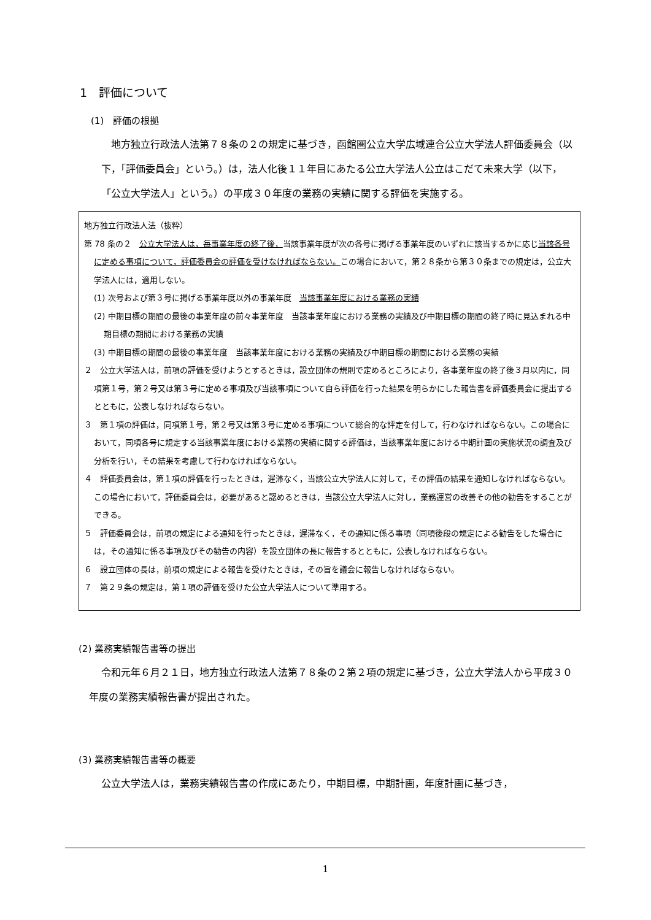1　評価について
(1)　評価の根拠
地方独立行政法人法第７８条の２の規定に基づき，函館圏公立大学広域連合公立大学法人評価委員会（以下，「評価委員会」という。）は，法人化後１１年目にあたる公立大学法人公立はこだて未来大学（以下，「公立大学法人」という。）の平成３０年度の業務の実績に関する評価を実施する。
地方独立行政法人法（抜粋）
第 78 条の２　公立大学法人は，毎事業年度の終了後，当該事業年度が次の各号に掲げる事業年度のいずれに該当するかに応じ当該各号に定める事項について，評価委員会の評価を受けなければならない。この場合において，第２８条から第３０条までの規定は，公立大学法人には，適用しない。
(1) 次号および第３号に掲げる事業年度以外の事業年度　当該事業年度における業務の実績
(2) 中期目標の期間の最後の事業年度の前々事業年度　当該事業年度における業務の実績及び中期目標の期間の終了時に見込まれる中期目標の期間における業務の実績
(3) 中期目標の期間の最後の事業年度　当該事業年度における業務の実績及び中期目標の期間における業務の実績
２　公立大学法人は，前項の評価を受けようとするときは，設立団体の規則で定めるところにより，各事業年度の終了後３月以内に，同項第１号，第２号又は第３号に定める事項及び当該事項について自ら評価を行った結果を明らかにした報告書を評価委員会に提出するとともに，公表しなければならない。
３　第１項の評価は，同項第１号，第２号又は第３号に定める事項について総合的な評定を付して，行わなければならない。この場合において，同項各号に規定する当該事業年度における業務の実績に関する評価は，当該事業年度における中期計画の実施状況の調査及び分析を行い，その結果を考慮して行わなければならない。
４　評価委員会は，第１項の評価を行ったときは，遅滞なく，当該公立大学法人に対して，その評価の結果を通知しなければならない。この場合において，評価委員会は，必要があると認めるときは，当該公立大学法人に対し，業務運営の改善その他の勧告をすることができる。
５　評価委員会は，前項の規定による通知を行ったときは，遅滞なく，その通知に係る事項（同項後段の規定による勧告をした場合には，その通知に係る事項及びその勧告の内容）を設立団体の長に報告するとともに，公表しなければならない。
６　設立団体の長は，前項の規定による報告を受けたときは，その旨を議会に報告しなければならない。
７　第２９条の規定は，第１項の評価を受けた公立大学法人について準用する。
(2) 業務実績報告書等の提出
令和元年６月２１日，地方独立行政法人法第７８条の２第２項の規定に基づき，公立大学法人から平成３０年度の業務実績報告書が提出された。
(3) 業務実績報告書等の概要
公立大学法人は，業務実績報告書の作成にあたり，中期目標，中期計画，年度計画に基づき，
1